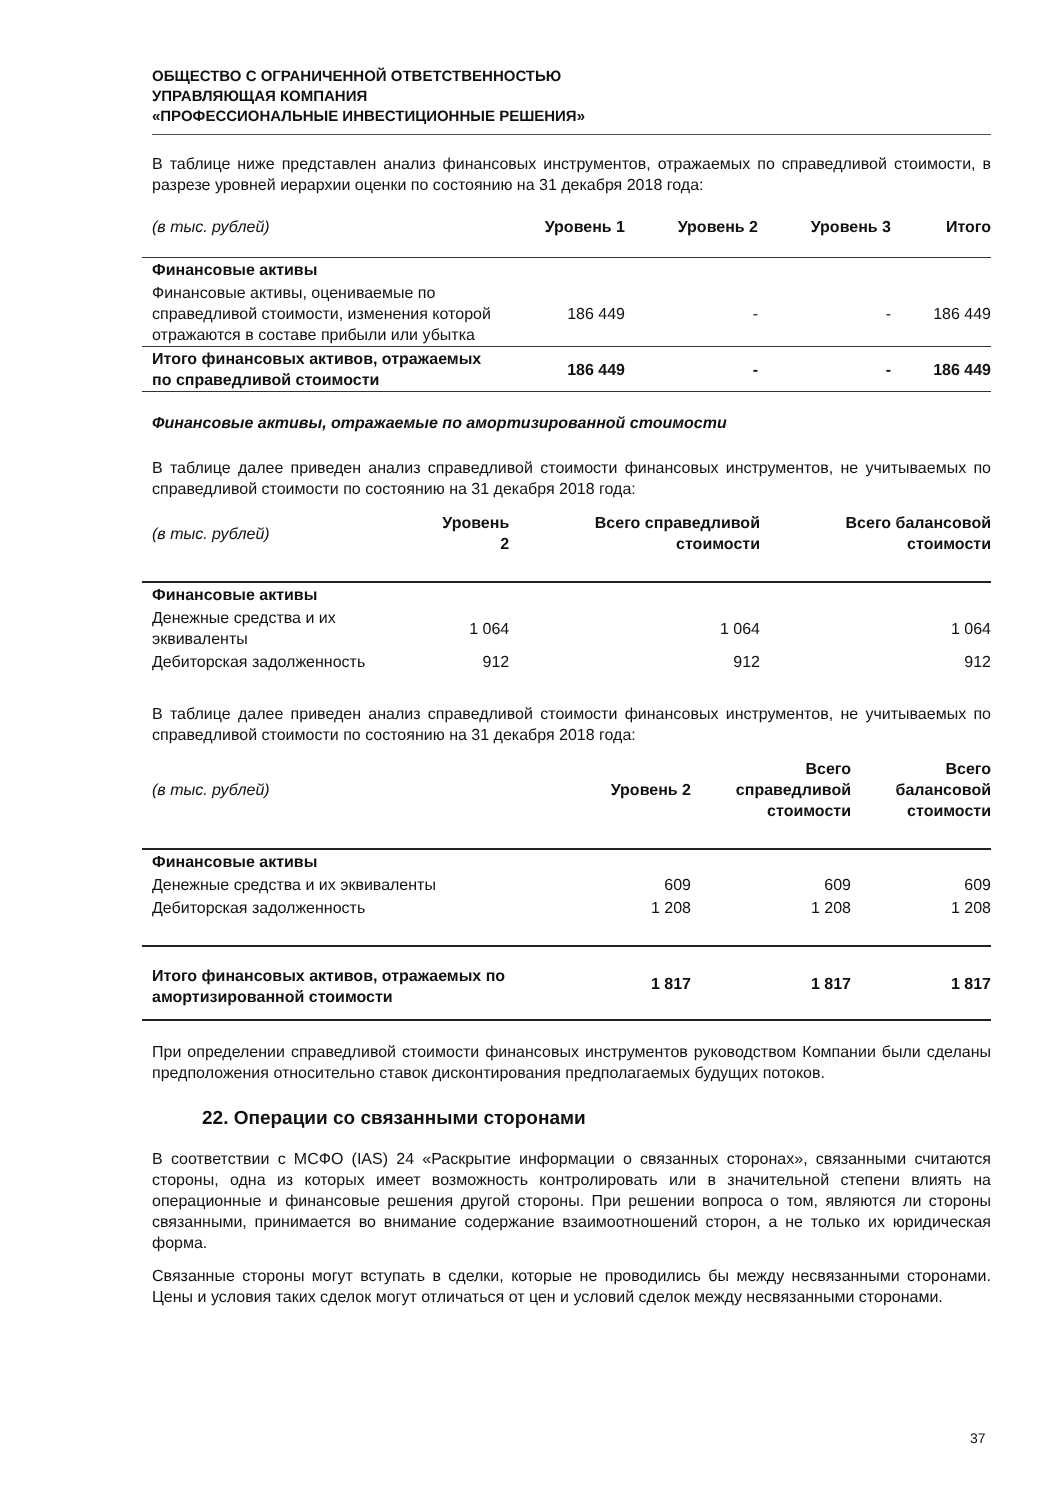ОБЩЕСТВО С ОГРАНИЧЕННОЙ ОТВЕТСТВЕННОСТЬЮ
УПРАВЛЯЮЩАЯ КОМПАНИЯ
«ПРОФЕССИОНАЛЬНЫЕ ИНВЕСТИЦИОННЫЕ РЕШЕНИЯ»
В таблице ниже представлен анализ финансовых инструментов, отражаемых по справедливой стоимости, в разрезе уровней иерархии оценки по состоянию на 31 декабря 2018 года:
| (в тыс. рублей) | Уровень 1 | Уровень 2 | Уровень 3 | Итого |
| --- | --- | --- | --- | --- |
| Финансовые активы | | | | |
| Финансовые активы, оцениваемые по справедливой стоимости, изменения которой отражаются в составе прибыли или убытка | 186 449 | - | - | 186 449 |
| Итого финансовых активов, отражаемых по справедливой стоимости | 186 449 | - | - | 186 449 |
Финансовые активы, отражаемые по амортизированной стоимости
В таблице далее приведен анализ справедливой стоимости финансовых инструментов, не учитываемых по справедливой стоимости по состоянию на 31 декабря 2018 года:
| (в тыс. рублей) | Уровень 2 | Всего справедливой стоимости | Всего балансовой стоимости |
| --- | --- | --- | --- |
| Финансовые активы | | | |
| Денежные средства и их эквиваленты | 1 064 | 1 064 | 1 064 |
| Дебиторская задолженность | 912 | 912 | 912 |
В таблице далее приведен анализ справедливой стоимости финансовых инструментов, не учитываемых по справедливой стоимости по состоянию на 31 декабря 2018 года:
| (в тыс. рублей) | Уровень 2 | Всего справедливой стоимости | Всего балансовой стоимости |
| --- | --- | --- | --- |
| Финансовые активы | | | |
| Денежные средства и их эквиваленты | 609 | 609 | 609 |
| Дебиторская задолженность | 1 208 | 1 208 | 1 208 |
| Итого финансовых активов, отражаемых по амортизированной стоимости | 1 817 | 1 817 | 1 817 |
При определении справедливой стоимости финансовых инструментов руководством Компании были сделаны предположения относительно ставок дисконтирования предполагаемых будущих потоков.
22. Операции со связанными сторонами
В соответствии с МСФО (IAS) 24 «Раскрытие информации о связанных сторонах», связанными считаются стороны, одна из которых имеет возможность контролировать или в значительной степени влиять на операционные и финансовые решения другой стороны. При решении вопроса о том, являются ли стороны связанными, принимается во внимание содержание взаимоотношений сторон, а не только их юридическая форма.
Связанные стороны могут вступать в сделки, которые не проводились бы между несвязанными сторонами. Цены и условия таких сделок могут отличаться от цен и условий сделок между несвязанными сторонами.
37